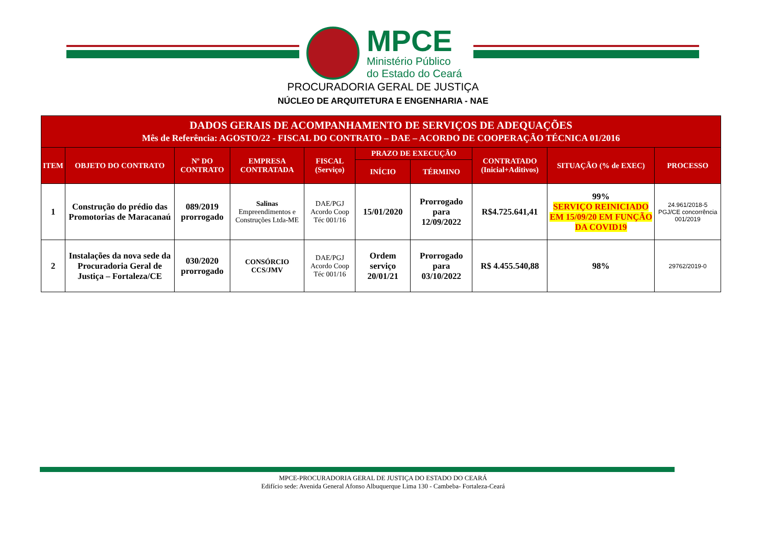MPCE
Ministério Público
do Estado do Ceará
PROCURADORIA GERAL DE JUSTIÇA
NÚCLEO DE ARQUITETURA E ENGENHARIA - NAE
| DADOS GERAIS DE ACOMPANHAMENTO DE SERVIÇOS DE ADEQUAÇÕES Mês de Referência: AGOSTO/22 - FISCAL DO CONTRATO – DAE – ACORDO DE COOPERAÇÃO TÉCNICA 01/2016 | | | | | | | | | |
| --- | --- | --- | --- | --- | --- | --- | --- | --- | --- |
| ITEM | OBJETO DO CONTRATO | Nº DO CONTRATO | EMPRESA CONTRATADA | FISCAL (Serviço) | PRAZO DE EXECUÇÃO | | CONTRATADO (Inicial+Aditivos) | SITUAÇÃO (% de EXEC) | PROCESSO |
| | | | | | INÍCIO | TÉRMINO | | | |
| 1 | Construção do prédio das Promotorias de Maracanaú | 089/2019 prorrogado | Salinas Empreendimentos e Construções Ltda-ME | DAE/PGJ Acordo Coop Téc 001/16 | 15/01/2020 | Prorrogado para 12/09/2022 | R$4.725.641,41 | 99% SERVIÇO REINICIADO EM 15/09/20 EM FUNÇÃO DA COVID19 | 24.961/2018-5 PGJ/CE concorrência 001/2019 |
| 2 | Instalações da nova sede da Procuradoria Geral de Justiça – Fortaleza/CE | 030/2020 prorrogado | CONSÓRCIO CCS/JMV | DAE/PGJ Acordo Coop Téc 001/16 | Ordem serviço 20/01/21 | Prorrogado para 03/10/2022 | R$ 4.455.540,88 | 98% | 29762/2019-0 |
MPCE-PROCURADORIA GERAL DE JUSTIÇA DO ESTADO DO CEARÁ
Edifício sede: Avenida General Afonso Albuquerque Lima 130 - Cambeba- Fortaleza-Ceará